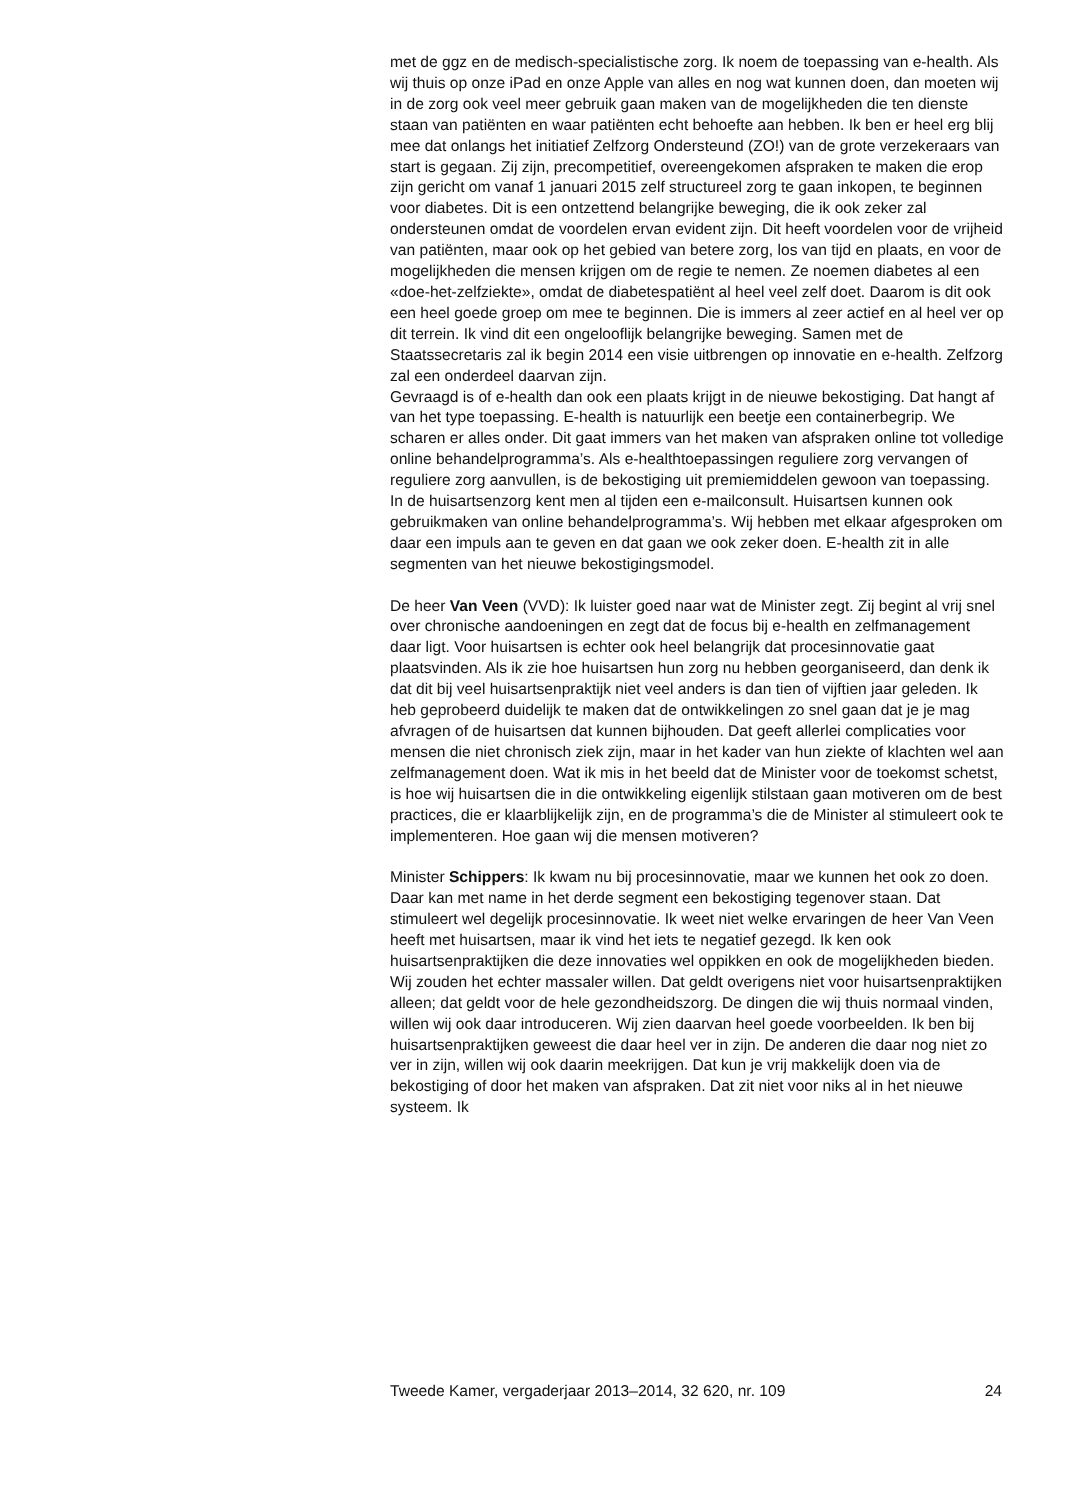met de ggz en de medisch-specialistische zorg. Ik noem de toepassing van e-health. Als wij thuis op onze iPad en onze Apple van alles en nog wat kunnen doen, dan moeten wij in de zorg ook veel meer gebruik gaan maken van de mogelijkheden die ten dienste staan van patiënten en waar patiënten echt behoefte aan hebben. Ik ben er heel erg blij mee dat onlangs het initiatief Zelfzorg Ondersteund (ZO!) van de grote verzekeraars van start is gegaan. Zij zijn, precompetitief, overeengekomen afspraken te maken die erop zijn gericht om vanaf 1 januari 2015 zelf structureel zorg te gaan inkopen, te beginnen voor diabetes. Dit is een ontzettend belangrijke beweging, die ik ook zeker zal ondersteunen omdat de voordelen ervan evident zijn. Dit heeft voordelen voor de vrijheid van patiënten, maar ook op het gebied van betere zorg, los van tijd en plaats, en voor de mogelijkheden die mensen krijgen om de regie te nemen. Ze noemen diabetes al een «doe-het-zelfziekte», omdat de diabetespatiënt al heel veel zelf doet. Daarom is dit ook een heel goede groep om mee te beginnen. Die is immers al zeer actief en al heel ver op dit terrein. Ik vind dit een ongelooflijk belangrijke beweging. Samen met de Staatssecretaris zal ik begin 2014 een visie uitbrengen op innovatie en e-health. Zelfzorg zal een onderdeel daarvan zijn.
Gevraagd is of e-health dan ook een plaats krijgt in de nieuwe bekostiging. Dat hangt af van het type toepassing. E-health is natuurlijk een beetje een containerbegrip. We scharen er alles onder. Dit gaat immers van het maken van afspraken online tot volledige online behandelprogramma’s. Als e-healthtoepassingen reguliere zorg vervangen of reguliere zorg aanvullen, is de bekostiging uit premiemiddelen gewoon van toepassing. In de huisartsenzorg kent men al tijden een e-mailconsult. Huisartsen kunnen ook gebruikmaken van online behandelprogramma’s. Wij hebben met elkaar afgesproken om daar een impuls aan te geven en dat gaan we ook zeker doen. E-health zit in alle segmenten van het nieuwe bekostigingsmodel.
De heer Van Veen (VVD): Ik luister goed naar wat de Minister zegt. Zij begint al vrij snel over chronische aandoeningen en zegt dat de focus bij e-health en zelfmanagement daar ligt. Voor huisartsen is echter ook heel belangrijk dat procesinnovatie gaat plaatsvinden. Als ik zie hoe huisartsen hun zorg nu hebben georganiseerd, dan denk ik dat dit bij veel huisartsenpraktijk niet veel anders is dan tien of vijftien jaar geleden. Ik heb geprobeerd duidelijk te maken dat de ontwikkelingen zo snel gaan dat je je mag afvragen of de huisartsen dat kunnen bijhouden. Dat geeft allerlei complicaties voor mensen die niet chronisch ziek zijn, maar in het kader van hun ziekte of klachten wel aan zelfmanagement doen. Wat ik mis in het beeld dat de Minister voor de toekomst schetst, is hoe wij huisartsen die in die ontwikkeling eigenlijk stilstaan gaan motiveren om de best practices, die er klaarblijkelijk zijn, en de programma’s die de Minister al stimuleert ook te implementeren. Hoe gaan wij die mensen motiveren?
Minister Schippers: Ik kwam nu bij procesinnovatie, maar we kunnen het ook zo doen.
Daar kan met name in het derde segment een bekostiging tegenover staan. Dat stimuleert wel degelijk procesinnovatie. Ik weet niet welke ervaringen de heer Van Veen heeft met huisartsen, maar ik vind het iets te negatief gezegd. Ik ken ook huisartsenpraktijken die deze innovaties wel oppikken en ook de mogelijkheden bieden. Wij zouden het echter massaler willen. Dat geldt overigens niet voor huisartsenpraktijken alleen; dat geldt voor de hele gezondheidszorg. De dingen die wij thuis normaal vinden, willen wij ook daar introduceren. Wij zien daarvan heel goede voorbeelden. Ik ben bij huisartsenpraktijken geweest die daar heel ver in zijn. De anderen die daar nog niet zo ver in zijn, willen wij ook daarin meekrijgen. Dat kun je vrij makkelijk doen via de bekostiging of door het maken van afspraken. Dat zit niet voor niks al in het nieuwe systeem. Ik
Tweede Kamer, vergaderjaar 2013–2014, 32 620, nr. 109 24